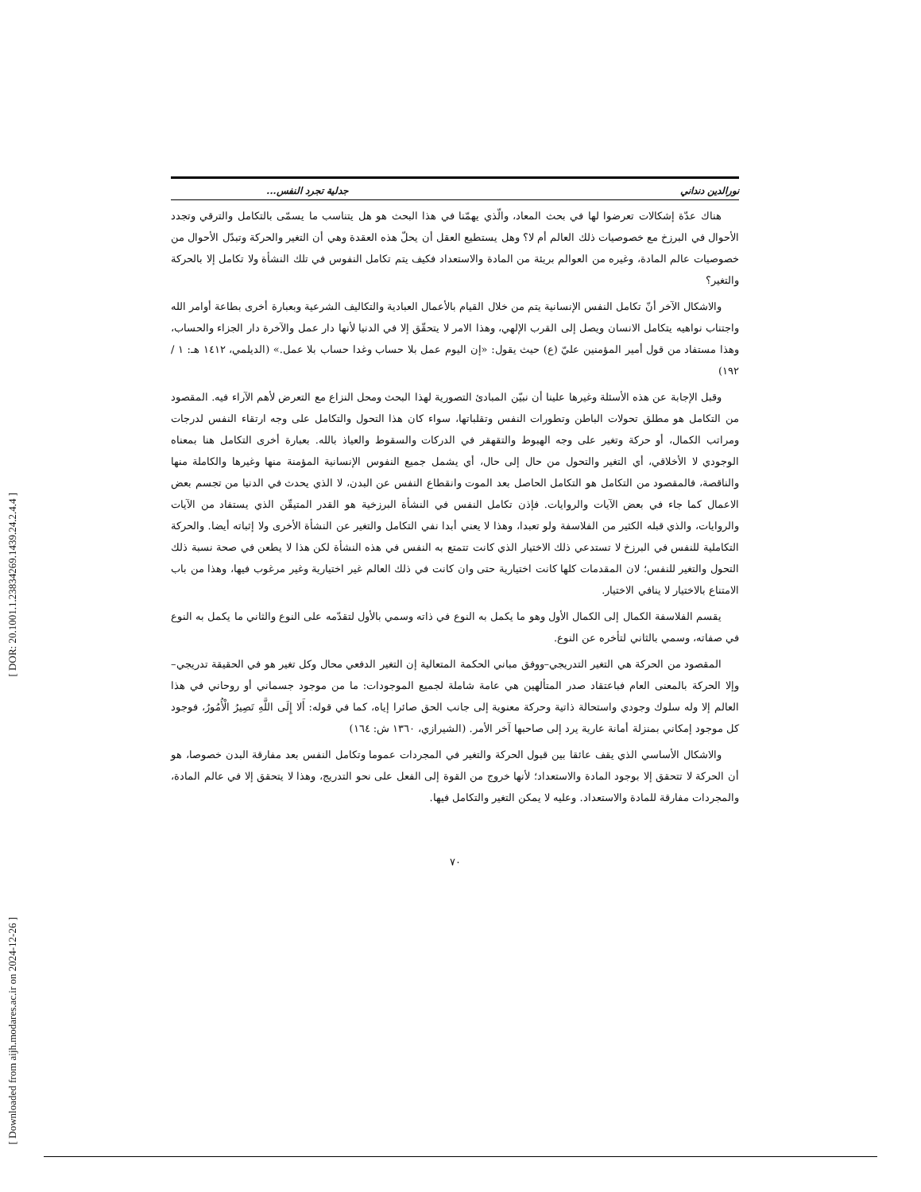[ DOR: 20.1001.1.23834269.1439.24.2.4.4 ]
[ Downloaded from aijh.modares.ac.ir on 2024-12-26 ]
نورالدين دنداني جدلية تجرد النفس...
هناك عدّة إشكالات تعرضوا لها في بحث المعاد، والّذي يهمّنا في هذا البحث هو هل يتناسب ما يسمّى بالتكامل والترقي وتجدد الأحوال في البرزخ مع خصوصيات ذلك العالم أم لا؟ وهل يستطيع العقل أن يحلّ هذه العقدة وهي أن التغير والحركة وتبدّل الأحوال من خصوصيات عالم المادة، وغيره من العوالم بريئة من المادة والاستعداد فكيف يتم تكامل النفوس في تلك النشأة ولا تكامل إلا بالحركة والتغير؟
والاشكال الآخر أنّ تكامل النفس الإنسانية يتم من خلال القيام بالأعمال العبادية والتكاليف الشرعية وبعبارة أخرى بطاعة أوامر الله واجتناب نواهيه يتكامل الانسان ويصل إلى القرب الإلهي، وهذا الامر لا يتحقّق إلا في الدنيا لأنها دار عمل والآخرة دار الجزاء والحساب، وهذا مستفاد من قول أمير المؤمنين عليّ (ع) حيث يقول: «إن اليوم عمل بلا حساب وغدا حساب بلا عمل.» (الديلمي، ١٤١٢ هـ: ١ /١٩٢)
وقبل الإجابة عن هذه الأسئلة وغيرها علينا أن نبيّن المبادئ التصورية لهذا البحث ومحل النزاع مع التعرض لأهم الآراء فيه. المقصود من التكامل هو مطلق تحولات الباطن وتطورات النفس وتقلباتها، سواء كان هذا التحول والتكامل على وجه ارتقاء النفس لدرجات ومراتب الكمال، أو حركة وتغير على وجه الهبوط والتقهقر في الدركات والسقوط والعياذ بالله. بعبارة أخرى التكامل هنا بمعناه الوجودي لا الأخلاقي، أي التغير والتحول من حال إلى حال، أي يشمل جميع النفوس الإنسانية المؤمنة منها وغيرها والكاملة منها والناقصة، فالمقصود من التكامل هو التكامل الحاصل بعد الموت وانقطاع النفس عن البدن، لا الذي يحدث في الدنيا من تجسم بعض الاعمال كما جاء في بعض الآيات والروايات. فإذن تكامل النفس في النشأة البرزخية هو القدر المتيقّن الذي يستفاد من الآيات والروايات، والذي قبله الكثير من الفلاسفة ولو تعبدا، وهذا لا يعني أبدا نفي التكامل والتغير عن النشأة الأخرى ولا إثباته أيضا. والحركة التكاملية للنفس في البرزخ لا تستدعي ذلك الاختيار الذي كانت تتمتع به النفس في هذه النشأة لكن هذا لا يطعن في صحة نسبة ذلك التحول والتغير للنفس؛ لان المقدمات كلها كانت اختيارية حتى وان كانت في ذلك العالم غير اختيارية وغير مرغوب فيها، وهذا من باب الامتناع بالاختيار لا ينافي الاختيار.
يقسم الفلاسفة الكمال إلى الكمال الأول وهو ما يكمل به النوع في ذاته وسمي بالأول لتقدّمه على النوع والثاني ما يكمل به النوع في صفاته، وسمي بالثاني لتأخره عن النوع.
المقصود من الحركة هي التغير التدريجي–ووفق مباني الحكمة المتعالية إن التغير الدفعي محال وكل تغير هو في الحقيقة تدريجي–وإلا الحركة بالمعنى العام فباعتقاد صدر المتألهين هي عامة شاملة لجميع الموجودات: ما من موجود جسماني أو روحاني في هذا العالم إلا وله سلوك وجودي واستحالة ذاتية وحركة معنوية إلى جانب الحق صائرا إياه، كما في قوله: أَلا إِلَى اللَّهِ تَصِيرُ الْأُمُورُ، فوجود كل موجود إمكاني بمنزلة أمانة عارية يرد إلى صاحبها آخر الأمر. (الشيرازي، ١٣٦٠ ش: ١٦٤)
والاشكال الأساسي الذي يقف عائقا بين قبول الحركة والتغير في المجردات عموما وتكامل النفس بعد مفارقة البدن خصوصا، هو أن الحركة لا تتحقق إلا بوجود المادة والاستعداد؛ لأنها خروج من القوة إلى الفعل على نحو التدريج، وهذا لا يتحقق إلا في عالم المادة، والمجردات مفارقة للمادة والاستعداد. وعليه لا يمكن التغير والتكامل فيها.
٧٠